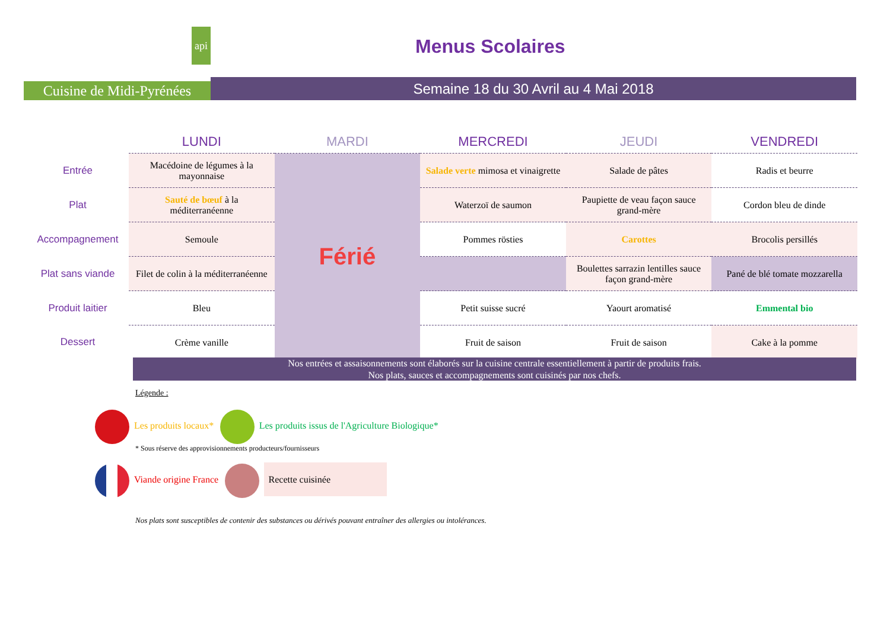api
Cuisine de Midi-Pyrénées
Menus Scolaires
Semaine 18 du 30 Avril au 4 Mai 2018
| | LUNDI | MARDI | MERCREDI | JEUDI | VENDREDI |
| --- | --- | --- | --- | --- | --- |
| Entrée | Macédoine de légumes à la mayonnaise | Férié | Salade verte mimosa et vinaigrette | Salade de pâtes | Radis et beurre |
| Plat | Sauté de bœuf à la méditerranéenne | | Waterzoï de saumon | Paupiette de veau façon sauce grand-mère | Cordon bleu de dinde |
| Accompagnement | Semoule | | Pommes rösties | Carottes | Brocolis persillés |
| Plat sans viande | Filet de colin à la méditerranéenne | | | Boulettes sarrazin lentilles sauce façon grand-mère | Pané de blé tomate mozzarella |
| Produit laitier | Bleu | | Petit suisse sucré | Yaourt aromatisé | Emmental bio |
| Dessert | Crème vanille | | Fruit de saison | Fruit de saison | Cake à la pomme |
Nos entrées et assaisonnements sont élaborés sur la cuisine centrale essentiellement à partir de produits frais.
Nos plats, sauces et accompagnements sont cuisinés par nos chefs.
Légende :
Les produits locaux* Les produits issus de l'Agriculture Biologique*
* Sous réserve des approvisionnements producteurs/fournisseurs
Viande origine France Recette cuisinée
Nos plats sont susceptibles de contenir des substances ou dérivés pouvant entraîner des allergies ou intolérances.